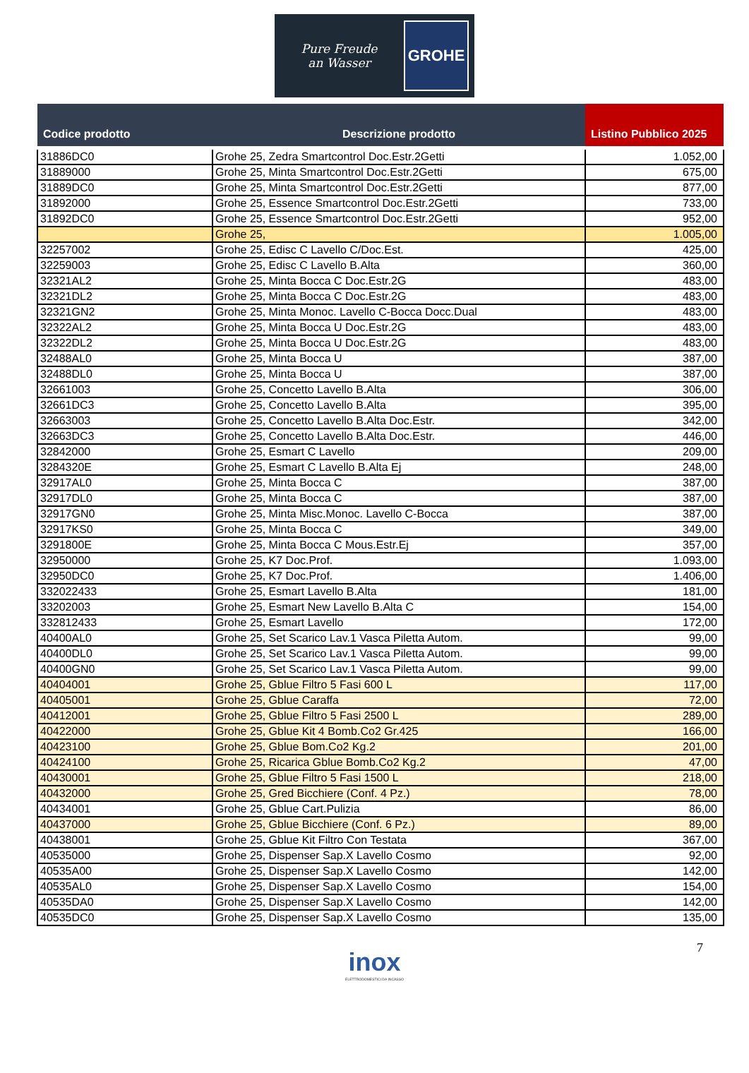Pure Freude
an Wasser
GROHE
| Codice prodotto | Descrizione prodotto | Listino Pubblico 2025 |
| --- | --- | --- |
| 31886DC0 | Grohe 25, Zedra Smartcontrol Doc.Estr.2Getti | 1.052,00 |
| 31889000 | Grohe 25, Minta Smartcontrol Doc.Estr.2Getti | 675,00 |
| 31889DC0 | Grohe 25, Minta Smartcontrol Doc.Estr.2Getti | 877,00 |
| 31892000 | Grohe 25, Essence Smartcontrol Doc.Estr.2Getti | 733,00 |
| 31892DC0 | Grohe 25, Essence Smartcontrol Doc.Estr.2Getti | 952,00 |
| | Grohe 25, | 1.005,00 |
| 32257002 | Grohe 25, Edisc C Lavello C/Doc.Est. | 425,00 |
| 32259003 | Grohe 25, Edisc C Lavello B.Alta | 360,00 |
| 32321AL2 | Grohe 25, Minta Bocca C Doc.Estr.2G | 483,00 |
| 32321DL2 | Grohe 25, Minta Bocca C Doc.Estr.2G | 483,00 |
| 32321GN2 | Grohe 25, Minta Monoc. Lavello C-Bocca Docc.Dual | 483,00 |
| 32322AL2 | Grohe 25, Minta Bocca U Doc.Estr.2G | 483,00 |
| 32322DL2 | Grohe 25, Minta Bocca U Doc.Estr.2G | 483,00 |
| 32488AL0 | Grohe 25, Minta Bocca U | 387,00 |
| 32488DL0 | Grohe 25, Minta Bocca U | 387,00 |
| 32661003 | Grohe 25, Concetto Lavello B.Alta | 306,00 |
| 32661DC3 | Grohe 25, Concetto Lavello B.Alta | 395,00 |
| 32663003 | Grohe 25, Concetto Lavello B.Alta Doc.Estr. | 342,00 |
| 32663DC3 | Grohe 25, Concetto Lavello B.Alta Doc.Estr. | 446,00 |
| 32842000 | Grohe 25, Esmart C Lavello | 209,00 |
| 3284320E | Grohe 25, Esmart C Lavello B.Alta Ej | 248,00 |
| 32917AL0 | Grohe 25, Minta Bocca C | 387,00 |
| 32917DL0 | Grohe 25, Minta Bocca C | 387,00 |
| 32917GN0 | Grohe 25, Minta Misc.Monoc. Lavello C-Bocca | 387,00 |
| 32917KS0 | Grohe 25, Minta Bocca C | 349,00 |
| 3291800E | Grohe 25, Minta Bocca C Mous.Estr.Ej | 357,00 |
| 32950000 | Grohe 25, K7 Doc.Prof. | 1.093,00 |
| 32950DC0 | Grohe 25, K7 Doc.Prof. | 1.406,00 |
| 332022433 | Grohe 25, Esmart Lavello B.Alta | 181,00 |
| 33202003 | Grohe 25, Esmart New Lavello B.Alta C | 154,00 |
| 332812433 | Grohe 25, Esmart Lavello | 172,00 |
| 40400AL0 | Grohe 25, Set Scarico Lav.1 Vasca Piletta Autom. | 99,00 |
| 40400DL0 | Grohe 25, Set Scarico Lav.1 Vasca Piletta Autom. | 99,00 |
| 40400GN0 | Grohe 25, Set Scarico Lav.1 Vasca Piletta Autom. | 99,00 |
| 40404001 | Grohe 25, Gblue Filtro 5 Fasi 600 L | 117,00 |
| 40405001 | Grohe 25, Gblue Caraffa | 72,00 |
| 40412001 | Grohe 25, Gblue Filtro 5 Fasi 2500 L | 289,00 |
| 40422000 | Grohe 25, Gblue Kit 4 Bomb.Co2 Gr.425 | 166,00 |
| 40423100 | Grohe 25, Gblue Bom.Co2 Kg.2 | 201,00 |
| 40424100 | Grohe 25, Ricarica Gblue Bomb.Co2 Kg.2 | 47,00 |
| 40430001 | Grohe 25, Gblue Filtro 5 Fasi 1500 L | 218,00 |
| 40432000 | Grohe 25, Gred Bicchiere (Conf. 4 Pz.) | 78,00 |
| 40434001 | Grohe 25, Gblue Cart.Pulizia | 86,00 |
| 40437000 | Grohe 25, Gblue Bicchiere (Conf. 6 Pz.) | 89,00 |
| 40438001 | Grohe 25, Gblue Kit Filtro Con Testata | 367,00 |
| 40535000 | Grohe 25, Dispenser Sap.X Lavello Cosmo | 92,00 |
| 40535A00 | Grohe 25, Dispenser Sap.X Lavello Cosmo | 142,00 |
| 40535AL0 | Grohe 25, Dispenser Sap.X Lavello Cosmo | 154,00 |
| 40535DA0 | Grohe 25, Dispenser Sap.X Lavello Cosmo | 142,00 |
| 40535DC0 | Grohe 25, Dispenser Sap.X Lavello Cosmo | 135,00 |
7
inox
ELETTRODOMESTICI DA INCASSO